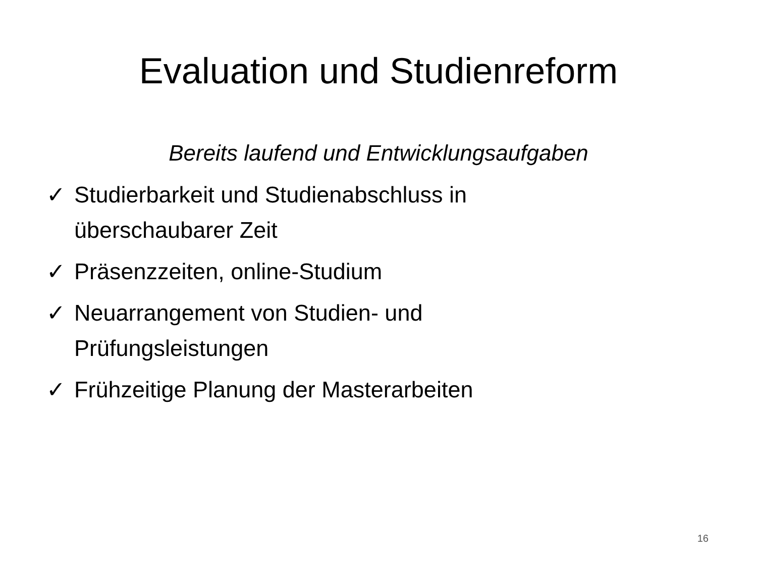Evaluation und Studienreform
Bereits laufend und Entwicklungsaufgaben
✓ Studierbarkeit und Studienabschluss in
überschaubarer Zeit
✓ Präsenzzeiten, online-Studium
✓ Neuarrangement von Studien- und
Prüfungsleistungen
✓ Frühzeitige Planung der Masterarbeiten
16